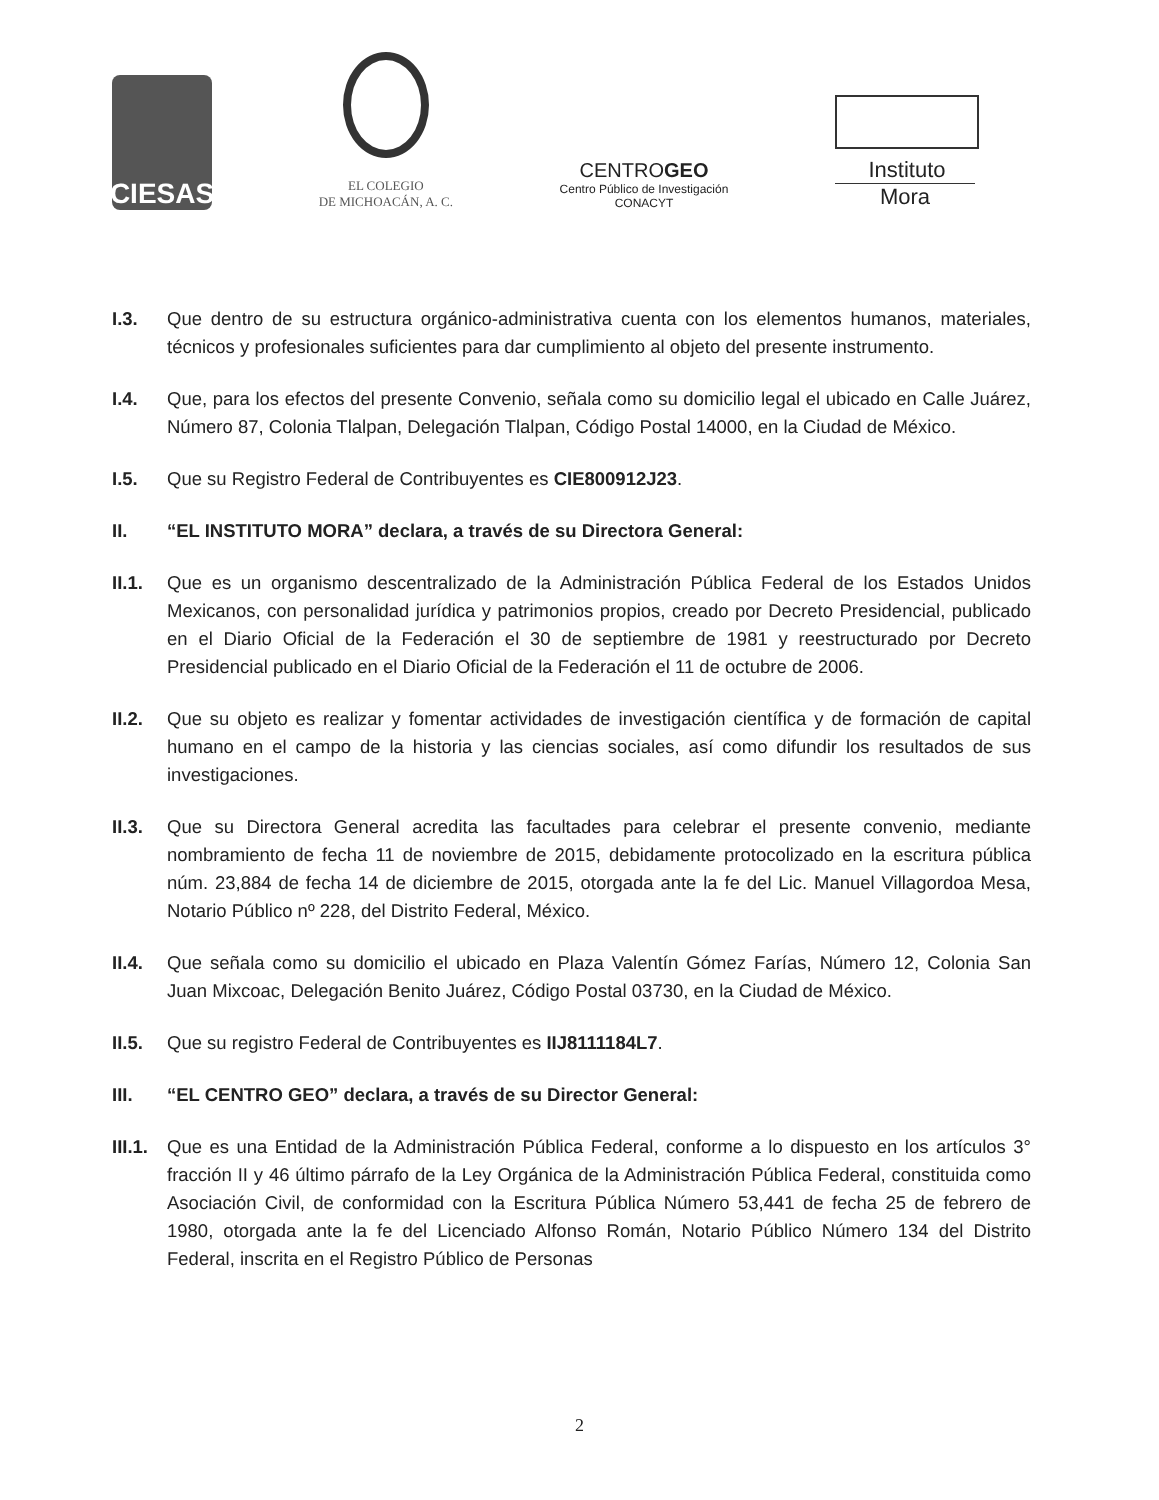CIESAS
EL COLEGIO
DE MICHOACÁN, A. C.
CENTROGEO
Centro Público de Investigación
CONACYT
Instituto
Mora
I.3. Que dentro de su estructura orgánico-administrativa cuenta con los elementos humanos, materiales, técnicos y profesionales suficientes para dar cumplimiento al objeto del presente instrumento.
I.4. Que, para los efectos del presente Convenio, señala como su domicilio legal el ubicado en Calle Juárez, Número 87, Colonia Tlalpan, Delegación Tlalpan, Código Postal 14000, en la Ciudad de México.
I.5. Que su Registro Federal de Contribuyentes es CIE800912J23.
II. “EL INSTITUTO MORA” declara, a través de su Directora General:
II.1.
Que es un organismo descentralizado de la Administración Pública Federal de los Estados Unidos Mexicanos, con personalidad jurídica y patrimonios propios, creado por Decreto Presidencial, publicado en el Diario Oficial de la Federación el 30 de septiembre de 1981 y reestructurado por Decreto Presidencial publicado en el Diario Oficial de la Federación el 11 de octubre de 2006.
II.2.
Que su objeto es realizar y fomentar actividades de investigación científica y de formación de capital humano en el campo de la historia y las ciencias sociales, así como difundir los resultados de sus investigaciones.
II.3.
Que su Directora General acredita las facultades para celebrar el presente convenio, mediante nombramiento de fecha 11 de noviembre de 2015, debidamente protocolizado en la escritura pública núm. 23,884 de fecha 14 de diciembre de 2015, otorgada ante la fe del Lic. Manuel Villagordoa Mesa, Notario Público nº 228, del Distrito Federal, México.
II.4.
Que señala como su domicilio el ubicado en Plaza Valentín Gómez Farías, Número 12, Colonia San Juan Mixcoac, Delegación Benito Juárez, Código Postal 03730, en la Ciudad de México.
II.5.
Que su registro Federal de Contribuyentes es IIJ8111184L7.
III. “EL CENTRO GEO” declara, a través de su Director General:
III.1.
Que es una Entidad de la Administración Pública Federal, conforme a lo dispuesto en los artículos 3° fracción II y 46 último párrafo de la Ley Orgánica de la Administración Pública Federal, constituida como Asociación Civil, de conformidad con la Escritura Pública Número 53,441 de fecha 25 de febrero de 1980, otorgada ante la fe del Licenciado Alfonso Román, Notario Público Número 134 del Distrito Federal, inscrita en el Registro Público de Personas
2